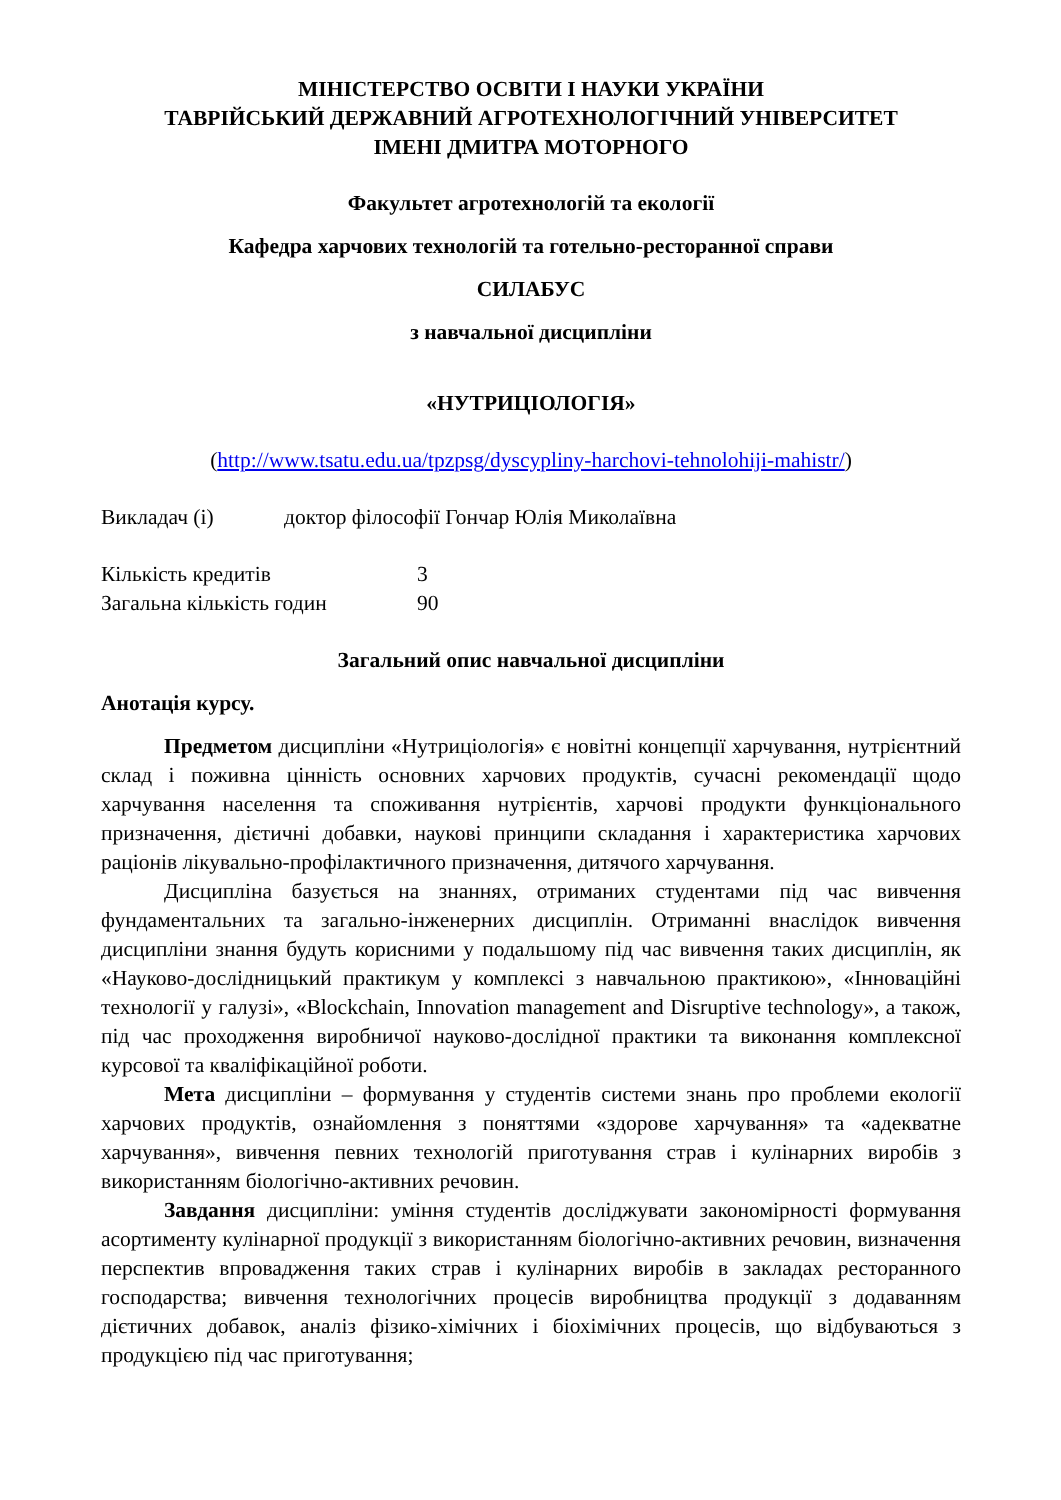МІНІСТЕРСТВО ОСВІТИ І НАУКИ УКРАЇНИ
ТАВРІЙСЬКИЙ ДЕРЖАВНИЙ АГРОТЕХНОЛОГІЧНИЙ УНІВЕРСИТЕТ
ІМЕНІ ДМИТРА МОТОРНОГО
Факультет агротехнологій та екології
Кафедра харчових технологій та готельно-ресторанної справи
СИЛАБУС
з навчальної дисципліни
«НУТРИЦІОЛОГІЯ»
(http://www.tsatu.edu.ua/tpzpsg/dyscypliny-harchovi-tehnolohiji-mahistr/)
Викладач (і) доктор філософії Гончар Юлія Миколаївна
Кількість кредитів 3
Загальна кількість годин 90
Загальний опис навчальної дисципліни
Анотація курсу.
Предметом дисципліни «Нутриціологія» є новітні концепції харчування, нутрієнтний склад і поживна цінність основних харчових продуктів, сучасні рекомендації щодо харчування населення та споживання нутрієнтів, харчові продукти функціонального призначення, дієтичні добавки, наукові принципи складання і характеристика харчових раціонів лікувально-профілактичного призначення, дитячого харчування.
Дисципліна базується на знаннях, отриманих студентами під час вивчення фундаментальних та загально-інженерних дисциплін. Отриманні внаслідок вивчення дисципліни знання будуть корисними у подальшому під час вивчення таких дисциплін, як «Науково-дослідницький практикум у комплексі з навчальною практикою», «Інноваційні технології у галузі», «Blockchain, Innovation management and Disruptive technology», а також, під час проходження виробничої науково-дослідної практики та виконання комплексної курсової та кваліфікаційної роботи.
Мета дисципліни – формування у студентів системи знань про проблеми екології харчових продуктів, ознайомлення з поняттями «здорове харчування» та «адекватне харчування», вивчення певних технологій приготування страв і кулінарних виробів з використанням біологічно-активних речовин.
Завдання дисципліни: уміння студентів досліджувати закономірності формування асортименту кулінарної продукції з використанням біологічно-активних речовин, визначення перспектив впровадження таких страв і кулінарних виробів в закладах ресторанного господарства; вивчення технологічних процесів виробництва продукції з додаванням дієтичних добавок, аналіз фізико-хімічних і біохімічних процесів, що відбуваються з продукцією під час приготування;